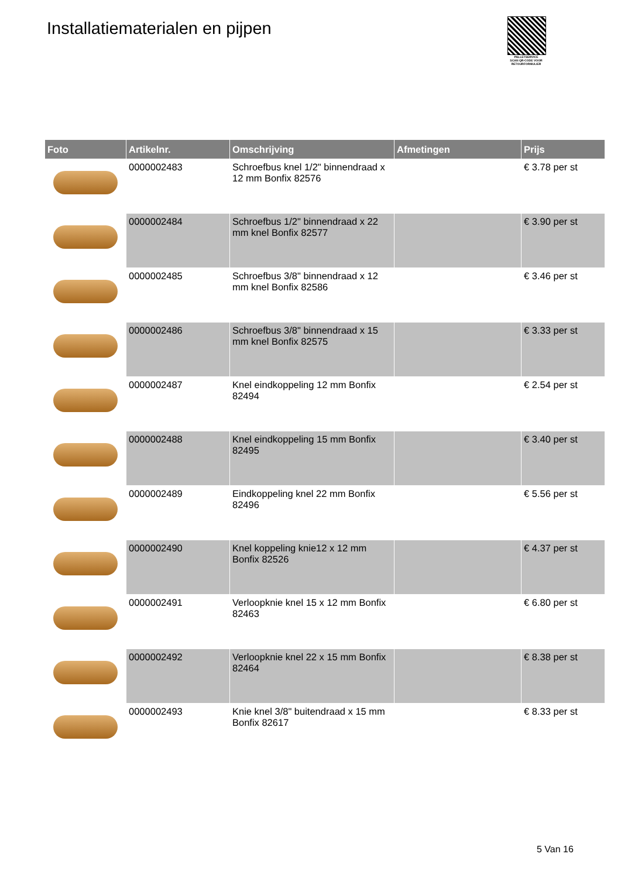Installatiematerialen en pijpen
PALLETSERVICE
SCAN QR-CODE VOOR RETOURFORMULIER
| Foto | Artikelnr. | Omschrijving | Afmetingen | Prijs |
| --- | --- | --- | --- | --- |
| | 0000002483 | Schroefbus knel 1/2" binnendraad x 12 mm Bonfix 82576 | | € 3.78 per st |
| | 0000002484 | Schroefbus 1/2" binnendraad x 22 mm knel Bonfix 82577 | | € 3.90 per st |
| | 0000002485 | Schroefbus 3/8" binnendraad x 12 mm knel Bonfix 82586 | | € 3.46 per st |
| | 0000002486 | Schroefbus 3/8" binnendraad x 15 mm knel Bonfix 82575 | | € 3.33 per st |
| | 0000002487 | Knel eindkoppeling 12 mm Bonfix 82494 | | € 2.54 per st |
| | 0000002488 | Knel eindkoppeling 15 mm Bonfix 82495 | | € 3.40 per st |
| | 0000002489 | Eindkoppeling knel 22 mm Bonfix 82496 | | € 5.56 per st |
| | 0000002490 | Knel koppeling knie12 x 12 mm Bonfix 82526 | | € 4.37 per st |
| | 0000002491 | Verloopknie knel 15 x 12 mm Bonfix 82463 | | € 6.80 per st |
| | 0000002492 | Verloopknie knel 22 x 15 mm Bonfix 82464 | | € 8.38 per st |
| | 0000002493 | Knie knel 3/8" buitendraad x 15 mm Bonfix 82617 | | € 8.33 per st |
5 Van 16